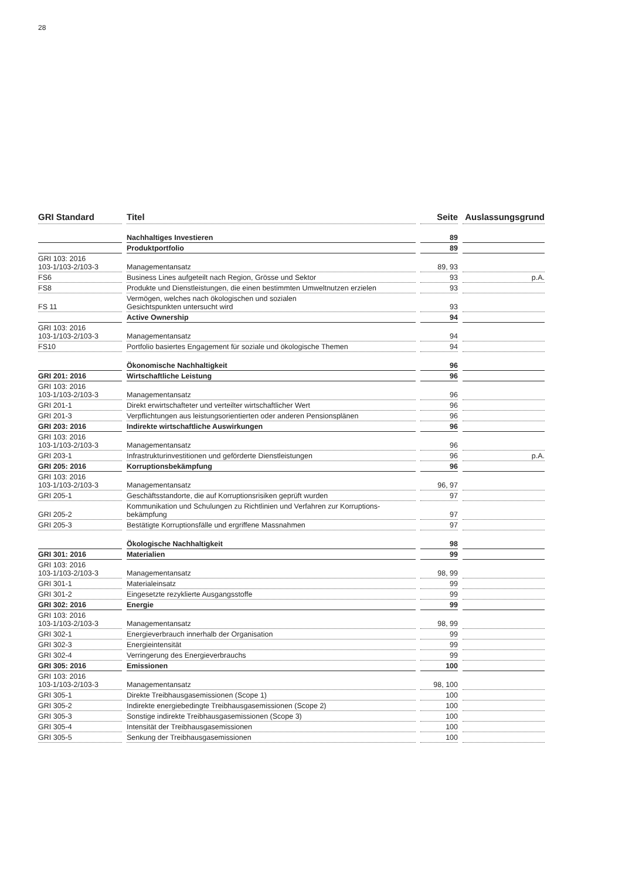28
| GRI Standard | Titel | Seite | Auslassungsgrund |
| --- | --- | --- | --- |
| | Nachhaltiges Investieren | 89 | |
| | Produktportfolio | 89 | |
| GRI 103: 2016 103-1/103-2/103-3 | Managementansatz | 89, 93 | |
| FS6 | Business Lines aufgeteilt nach Region, Grösse und Sektor | 93 | p.A. |
| FS8 | Produkte und Dienstleistungen, die einen bestimmten Umweltnutzen erzielen | 93 | |
| FS 11 | Vermögen, welches nach ökologischen und sozialen Gesichtspunkten untersucht wird | 93 | |
| | Active Ownership | 94 | |
| GRI 103: 2016 103-1/103-2/103-3 | Managementansatz | 94 | |
| FS10 | Portfolio basiertes Engagement für soziale und ökologische Themen | 94 | |
| | Ökonomische Nachhaltigkeit | 96 | |
| GRI 201: 2016 | Wirtschaftliche Leistung | 96 | |
| GRI 103: 2016 103-1/103-2/103-3 | Managementansatz | 96 | |
| GRI 201-1 | Direkt erwirtschafteter und verteilter wirtschaftlicher Wert | 96 | |
| GRI 201-3 | Verpflichtungen aus leistungsorientierten oder anderen Pensionsplänen | 96 | |
| GRI 203: 2016 | Indirekte wirtschaftliche Auswirkungen | 96 | |
| GRI 103: 2016 103-1/103-2/103-3 | Managementansatz | 96 | |
| GRI 203-1 | Infrastrukturinvestitionen und geförderte Dienstleistungen | 96 | p.A. |
| GRI 205: 2016 | Korruptionsbekämpfung | 96 | |
| GRI 103: 2016 103-1/103-2/103-3 | Managementansatz | 96, 97 | |
| GRI 205-1 | Geschäftsstandorte, die auf Korruptionsrisiken geprüft wurden | 97 | |
| GRI 205-2 | Kommunikation und Schulungen zu Richtlinien und Verfahren zur Korruptions- bekämpfung | 97 | |
| GRI 205-3 | Bestätigte Korruptionsfälle und ergriffene Massnahmen | 97 | |
| | Ökologische Nachhaltigkeit | 98 | |
| GRI 301: 2016 | Materialien | 99 | |
| GRI 103: 2016 103-1/103-2/103-3 | Managementansatz | 98, 99 | |
| GRI 301-1 | Materialeinsatz | 99 | |
| GRI 301-2 | Eingesetzte rezyklierte Ausgangsstoffe | 99 | |
| GRI 302: 2016 | Energie | 99 | |
| GRI 103: 2016 103-1/103-2/103-3 | Managementansatz | 98, 99 | |
| GRI 302-1 | Energieverbrauch innerhalb der Organisation | 99 | |
| GRI 302-3 | Energieintensität | 99 | |
| GRI 302-4 | Verringerung des Energieverbrauchs | 99 | |
| GRI 305: 2016 | Emissionen | 100 | |
| GRI 103: 2016 103-1/103-2/103-3 | Managementansatz | 98, 100 | |
| GRI 305-1 | Direkte Treibhausgasemissionen (Scope 1) | 100 | |
| GRI 305-2 | Indirekte energiebedingte Treibhausgasemissionen (Scope 2) | 100 | |
| GRI 305-3 | Sonstige indirekte Treibhausgasemissionen (Scope 3) | 100 | |
| GRI 305-4 | Intensität der Treibhausgasemissionen | 100 | |
| GRI 305-5 | Senkung der Treibhausgasemissionen | 100 | |